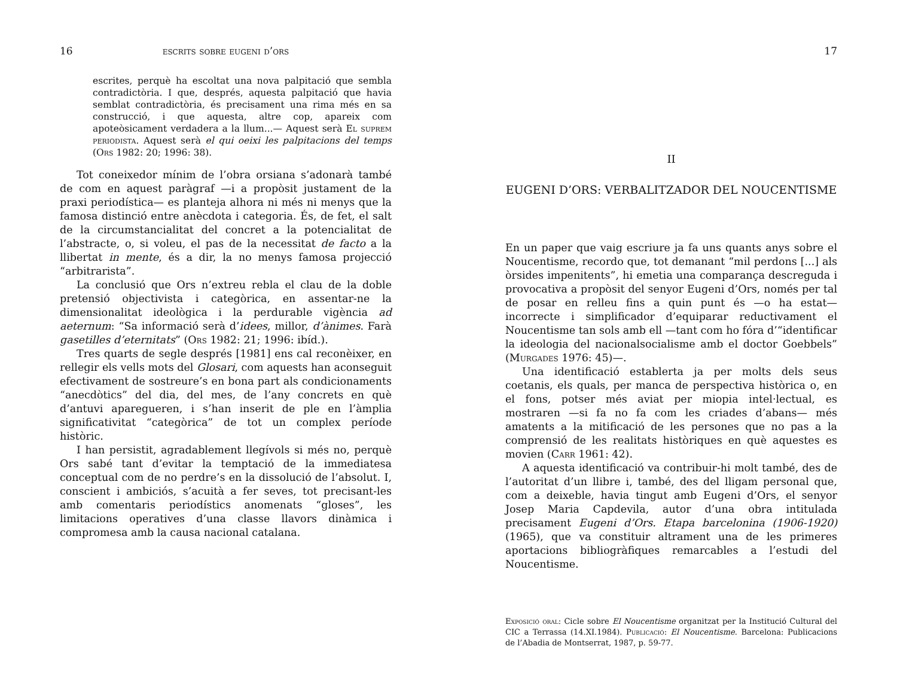16 escrits sobre eugeni d’ors
escrites, perquè ha escoltat una nova palpitació que sembla contradictòria. I que, després, aquesta palpitació que havia semblat contradictòria, és precisament una rima més en sa construcció, i que aquesta, altre cop, apareix com apoteòsicament verdadera a la llum...— Aquest serà El suprem periodista. Aquest serà el qui oeixi les palpitacions del temps (Ors 1982: 20; 1996: 38).
Tot coneixedor mínim de l’obra orsiana s’adonarà també de com en aquest paràgraf —i a propòsit justament de la praxi periodística— es planteja alhora ni més ni menys que la famosa distinció entre anècdota i categoria. És, de fet, el salt de la circumstancialitat del concret a la potencialitat de l’abstracte, o, si voleu, el pas de la necessitat de facto a la llibertat in mente, és a dir, la no menys famosa projecció “arbitrarista”.
La conclusió que Ors n’extreu rebla el clau de la doble pretensió objectivista i categòrica, en assentar-ne la dimensionalitat ideològica i la perdurable vigència ad aeternum: “Sa informació serà d’idees, millor, d’ànimes. Farà gasetilles d’eternitats” (Ors 1982: 21; 1996: ibíd.).
Tres quarts de segle després [1981] ens cal reconèixer, en rellegir els vells mots del Glosari, com aquests han aconseguit efectivament de sostreure’s en bona part als condicionaments “anecdòtics” del dia, del mes, de l’any concrets en què d’antuvi aparegueren, i s’han inserit de ple en l’àmplia significativitat “categòrica” de tot un complex període històric.
I han persistit, agradablement llegívols si més no, perquè Ors sabé tant d’evitar la temptació de la immediatesa conceptual com de no perdre’s en la dissolució de l’absolut. I, conscient i ambiciós, s’acuità a fer seves, tot precisant-les amb comentaris periodístics anomenats “gloses”, les limitacions operatives d’una classe llavors dinàmica i compromesa amb la causa nacional catalana.
17
II
EUGENI D’ORS: VERBALITZADOR DEL NOUCENTISME
En un paper que vaig escriure ja fa uns quants anys sobre el Noucentisme, recordo que, tot demanant “mil perdons [...] als òrsides impenitents”, hi emetia una comparança descreguda i provocativa a propòsit del senyor Eugeni d’Ors, només per tal de posar en relleu fins a quin punt és —o ha estat— incorrecte i simplificador d’equiparar reductivament el Noucentisme tan sols amb ell —tant com ho fóra d’“identificar la ideologia del nacionalsocialisme amb el doctor Goebbels” (Murgades 1976: 45)—.
Una identificació establerta ja per molts dels seus coetanis, els quals, per manca de perspectiva històrica o, en el fons, potser més aviat per miopia intel·lectual, es mostraren —si fa no fa com les criades d’abans— més amatents a la mitificació de les persones que no pas a la comprensió de les realitats històriques en què aquestes es movien (Carr 1961: 42).
A aquesta identificació va contribuir-hi molt també, des de l’autoritat d’un llibre i, també, des del lligam personal que, com a deixeble, havia tingut amb Eugeni d’Ors, el senyor Josep Maria Capdevila, autor d’una obra intitulada precisament Eugeni d’Ors. Etapa barcelonina (1906-1920) (1965), que va constituir altrament una de les primeres aportacions bibliogràfiques remarcables a l’estudi del Noucentisme.
Exposició oral: Cicle sobre El Noucentisme organitzat per la Institució Cultural del CIC a Terrassa (14.XI.1984). Publicació: El Noucentisme. Barcelona: Publicacions de l’Abadia de Montserrat, 1987, p. 59-77.